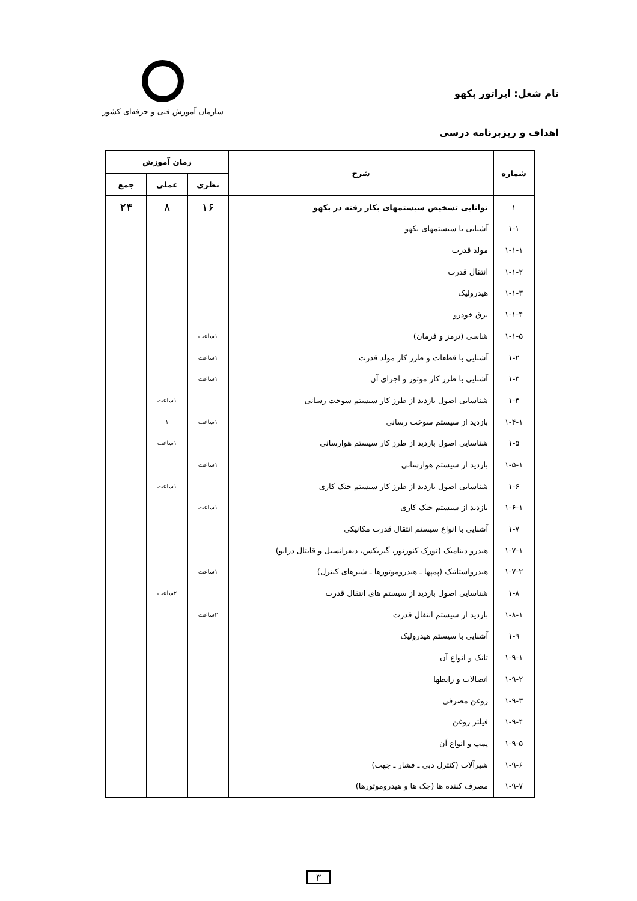نام شغل: اپراتور بکهو
اهداف و ریزبرنامه درسی
سازمان آموزش فنی و حرفه‌ای کشور
| شماره | شرح | زمان آموزش | | |
| --- | --- | --- | --- | --- |
| | | نظری | عملی | جمع |
| ۱ | توانایی تشخیص سیستمهای بکار رفته در بکهو | ۱۶ | ۸ | ۲۴ |
| ۱-۱ | آشنایی با سیستمهای بکهو | | | |
| ۱-۱-۱ | مولد قدرت | | | |
| ۱-۱-۲ | انتقال قدرت | | | |
| ۱-۱-۳ | هیدرولیک | | | |
| ۱-۱-۴ | برق خودرو | | | |
| ۱-۱-۵ | شاسی (ترمز و فرمان) | ۱ساعت | | |
| ۱-۲ | آشنایی با قطعات و طرز کار مولد قدرت | ۱ساعت | | |
| ۱-۳ | آشنایی با طرز کار موتور و اجزای آن | ۱ساعت | | |
| ۱-۴ | شناسایی اصول بازدید از طرز کار سیستم سوخت رسانی | | ۱ساعت | |
| ۱-۴-۱ | بازدید از سیستم سوخت رسانی | ۱ساعت | ۱ | |
| ۱-۵ | شناسایی اصول بازدید از طرز کار سیستم هوارسانی | | ۱ساعت | |
| ۱-۵-۱ | بازدید از سیستم هوارسانی | ۱ساعت | | |
| ۱-۶ | شناسایی اصول بازدید از طرز کار سیستم خنک کاری | | ۱ساعت | |
| ۱-۶-۱ | بازدید از سیستم خنک کاری | ۱ساعت | | |
| ۱-۷ | آشنایی با انواع سیستم انتقال قدرت مکانیکی | | | |
| ۱-۷-۱ | هیدرو دینامیک (تورک کنورتور، گیربکس، دیفرانسیل و قایتال درایو) | | | |
| ۱-۷-۲ | هیدرواستاتیک (پمپها ـ هیدروموتورها ـ شیرهای کنترل) | ۱ساعت | | |
| ۱-۸ | شناسایی اصول بازدید از سیستم های انتقال قدرت | | ۲ساعت | |
| ۱-۸-۱ | بازدید از سیستم انتقال قدرت | ۲ساعت | | |
| ۱-۹ | آشنایی با سیستم هیدرولیک | | | |
| ۱-۹-۱ | تانک و انواع آن | | | |
| ۱-۹-۲ | اتصالات و رابطها | | | |
| ۱-۹-۳ | روغن مصرفی | | | |
| ۱-۹-۴ | فیلتر روغن | | | |
| ۱-۹-۵ | پمپ و انواع آن | | | |
| ۱-۹-۶ | شیرآلات (کنترل دبی ـ فشار ـ جهت) | | | |
| ۱-۹-۷ | مصرف کننده ها (جک ها و هیدروموتورها) | | | |
۳